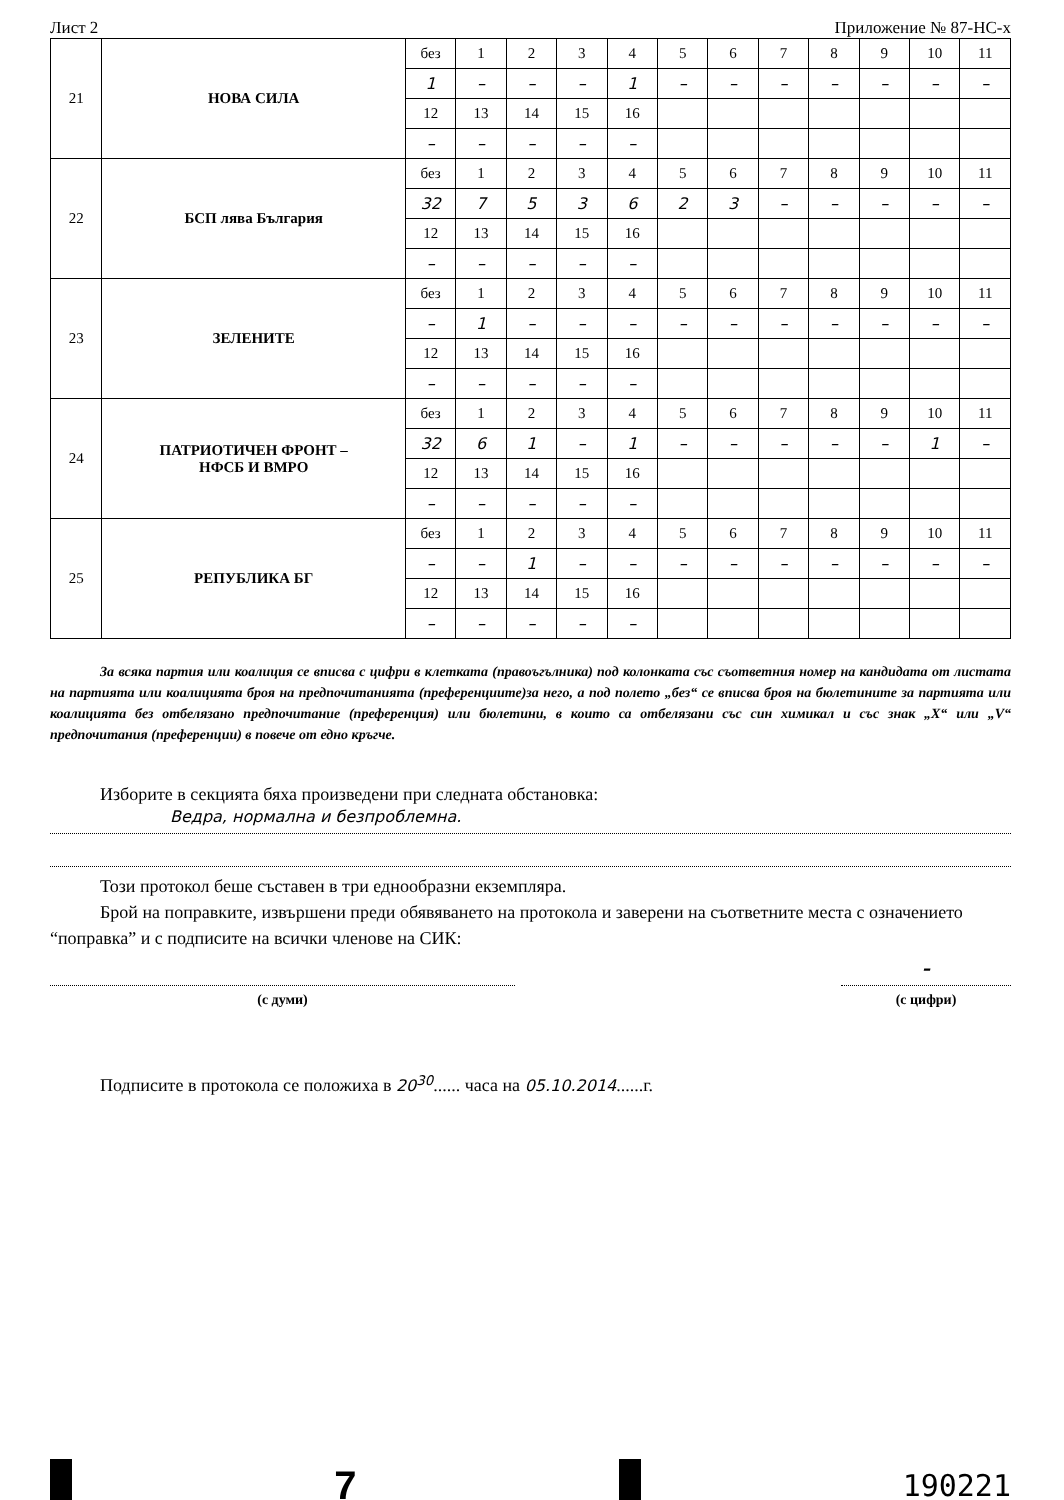Лист 2 Приложение № 87-НС-х
| 21 | НОВА СИЛА | без | 1 | 2 | 3 | 4 | 5 | 6 | 7 | 8 | 9 | 10 | 11 |
| | | 1 | – | – | – | 1 | – | – | – | – | – | – | – |
| | | 12 | 13 | 14 | 15 | 16 | | | | | | | |
| | | – | – | – | – | – | | | | | | | |
| 22 | БСП лява България | без | 1 | 2 | 3 | 4 | 5 | 6 | 7 | 8 | 9 | 10 | 11 |
| | | 32 | 7 | 5 | 3 | 6 | 2 | 3 | – | – | – | – | – |
| | | 12 | 13 | 14 | 15 | 16 | | | | | | | |
| | | – | – | – | – | – | | | | | | | |
| 23 | ЗЕЛЕНИТЕ | без | 1 | 2 | 3 | 4 | 5 | 6 | 7 | 8 | 9 | 10 | 11 |
| | | – | 1 | – | – | – | – | – | – | – | – | – | – |
| | | 12 | 13 | 14 | 15 | 16 | | | | | | | |
| | | – | – | – | – | – | | | | | | | |
| 24 | ПАТРИОТИЧЕН ФРОНТ – НФСБ И ВМРО | без | 1 | 2 | 3 | 4 | 5 | 6 | 7 | 8 | 9 | 10 | 11 |
| | | 32 | 6 | 1 | – | 1 | – | – | – | – | – | 1 | – |
| | | 12 | 13 | 14 | 15 | 16 | | | | | | | |
| | | – | – | – | – | – | | | | | | | |
| 25 | РЕПУБЛИКА БГ | без | 1 | 2 | 3 | 4 | 5 | 6 | 7 | 8 | 9 | 10 | 11 |
| | | – | – | 1 | – | – | – | – | – | – | – | – | – |
| | | 12 | 13 | 14 | 15 | 16 | | | | | | | |
| | | – | – | – | – | – | | | | | | | |
За всяка партия или коалиция се вписва с цифри в клетката (правоъгълника) под колонката със съответния номер на кандидата от листата на партията или коалицията броя на предпочитанията (преференциите)за него, а под полето „без“ се вписва броя на бюлетините за партията или коалицията без отбелязано предпочитание (преференция) или бюлетини, в които са отбелязани със син химикал и със знак „X“ или „V“ предпочитания (преференции) в повече от едно кръгче.
Изборите в секцията бяха произведени при следната обстановка:
Ведра, нормална и безпроблемна.
Този протокол беше съставен в три еднообразни екземпляра.
Брой на поправките, извършени преди обявяването на протокола и заверени на съответните места с означението “поправка” и с подписите на всички членове на СИК:
(с думи)
–
(с цифри)
Подписите в протокола се положиха в 20<sup>30</sup>...... часа на 05.10.2014......г.
7
190221